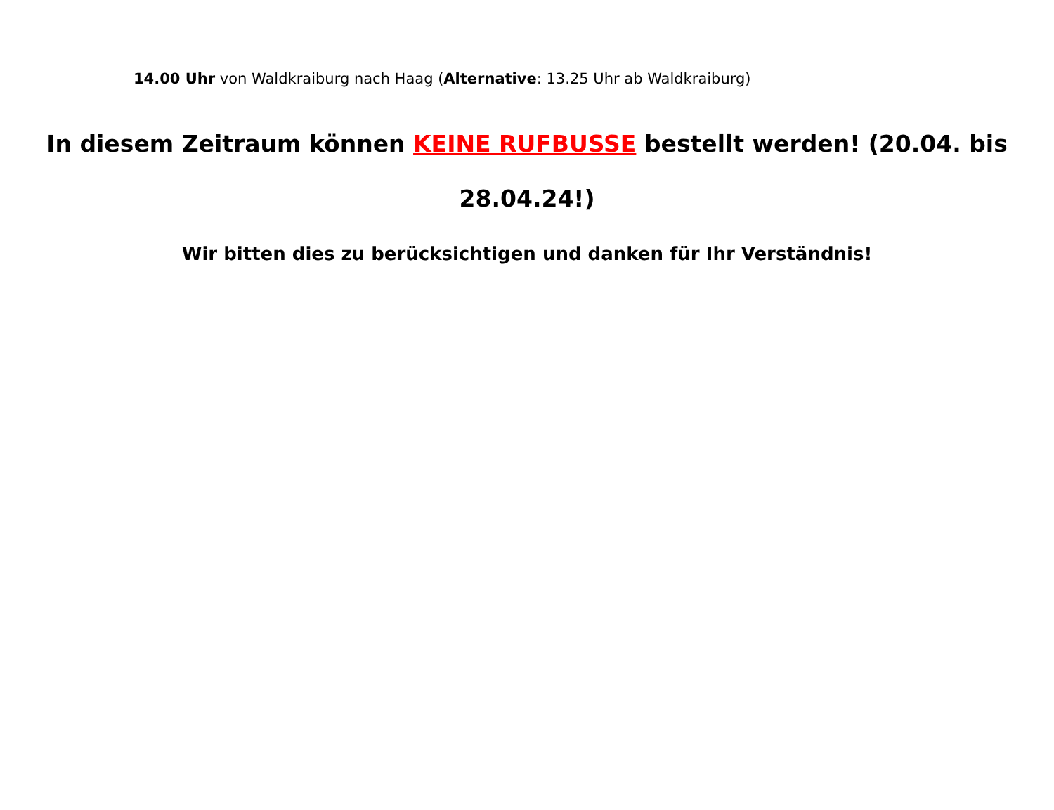14.00 Uhr von Waldkraiburg nach Haag (Alternative: 13.25 Uhr ab Waldkraiburg)
In diesem Zeitraum können KEINE RUFBUSSE bestellt werden! (20.04. bis 28.04.24!)
Wir bitten dies zu berücksichtigen und danken für Ihr Verständnis!